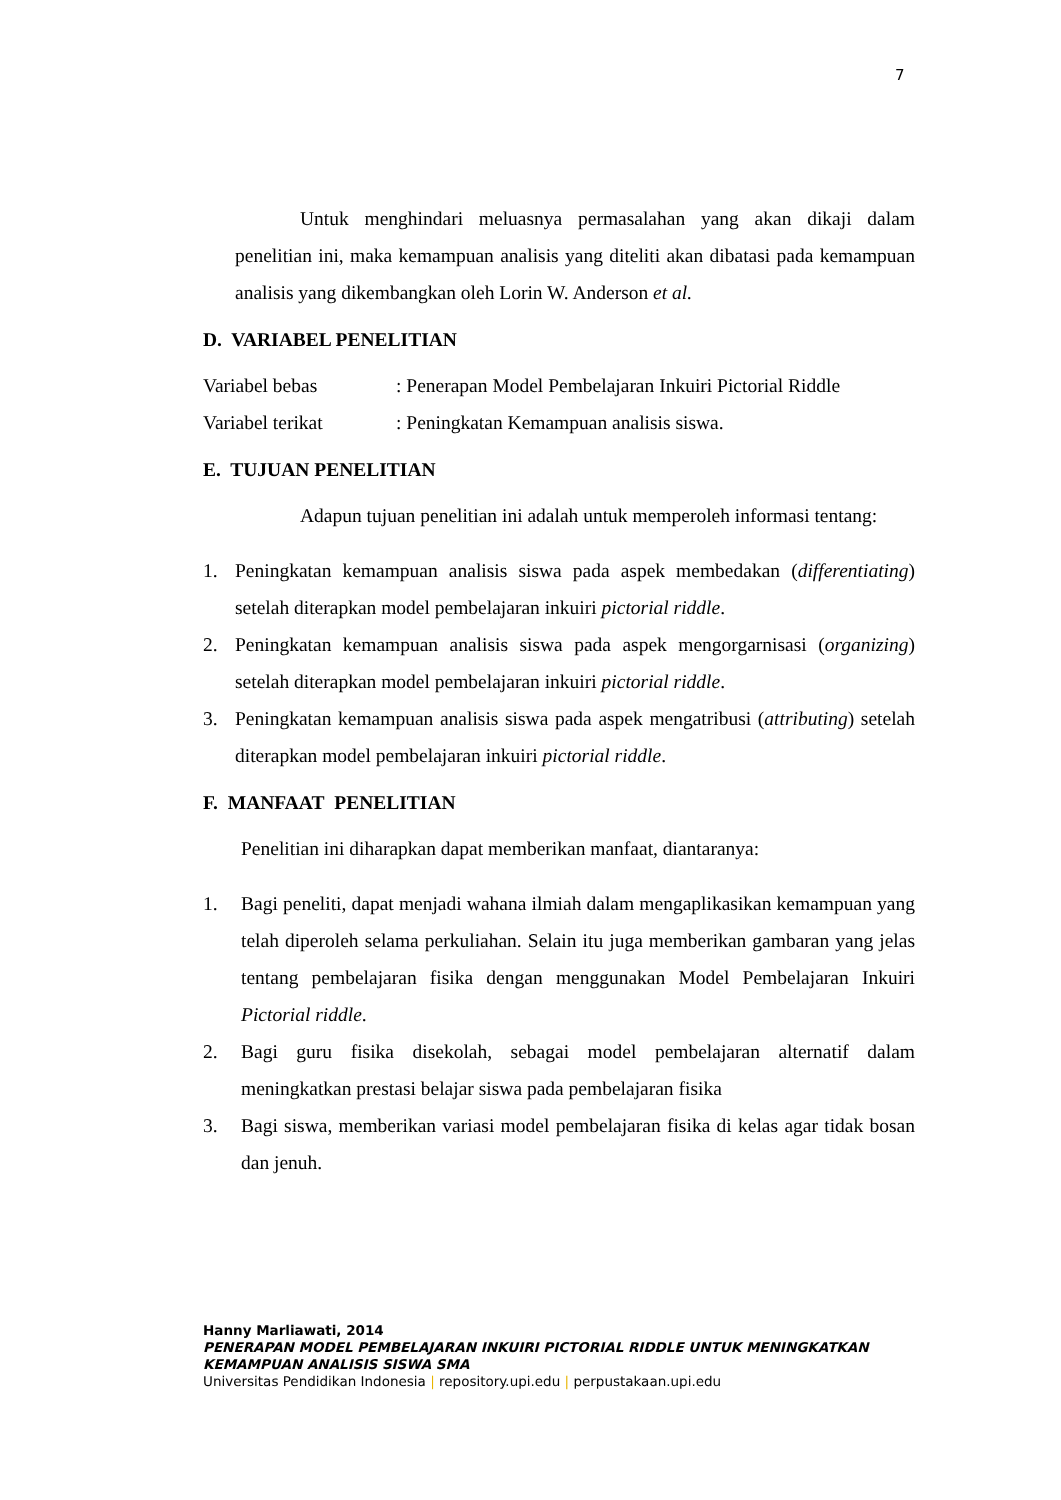7
Untuk menghindari meluasnya permasalahan yang akan dikaji dalam penelitian ini, maka kemampuan analisis yang diteliti akan dibatasi pada kemampuan analisis yang dikembangkan oleh Lorin W. Anderson et al.
D. VARIABEL PENELITIAN
Variabel bebas: Penerapan Model Pembelajaran Inkuiri Pictorial Riddle
Variabel terikat: Peningkatan Kemampuan analisis siswa.
E. TUJUAN PENELITIAN
Adapun tujuan penelitian ini adalah untuk memperoleh informasi tentang:
1. Peningkatan kemampuan analisis siswa pada aspek membedakan (differentiating) setelah diterapkan model pembelajaran inkuiri pictorial riddle.
2. Peningkatan kemampuan analisis siswa pada aspek mengorgarnisasi (organizing) setelah diterapkan model pembelajaran inkuiri pictorial riddle.
3. Peningkatan kemampuan analisis siswa pada aspek mengatribusi (attributing) setelah diterapkan model pembelajaran inkuiri pictorial riddle.
F. MANFAAT PENELITIAN
Penelitian ini diharapkan dapat memberikan manfaat, diantaranya:
1. Bagi peneliti, dapat menjadi wahana ilmiah dalam mengaplikasikan kemampuan yang telah diperoleh selama perkuliahan. Selain itu juga memberikan gambaran yang jelas tentang pembelajaran fisika dengan menggunakan Model Pembelajaran Inkuiri Pictorial riddle.
2. Bagi guru fisika disekolah, sebagai model pembelajaran alternatif dalam meningkatkan prestasi belajar siswa pada pembelajaran fisika
3. Bagi siswa, memberikan variasi model pembelajaran fisika di kelas agar tidak bosan dan jenuh.
Hanny Marliawati, 2014
PENERAPAN MODEL PEMBELAJARAN INKUIRI PICTORIAL RIDDLE UNTUK MENINGKATKAN
KEMAMPUAN ANALISIS SISWA SMA
Universitas Pendidikan Indonesia | repository.upi.edu | perpustakaan.upi.edu